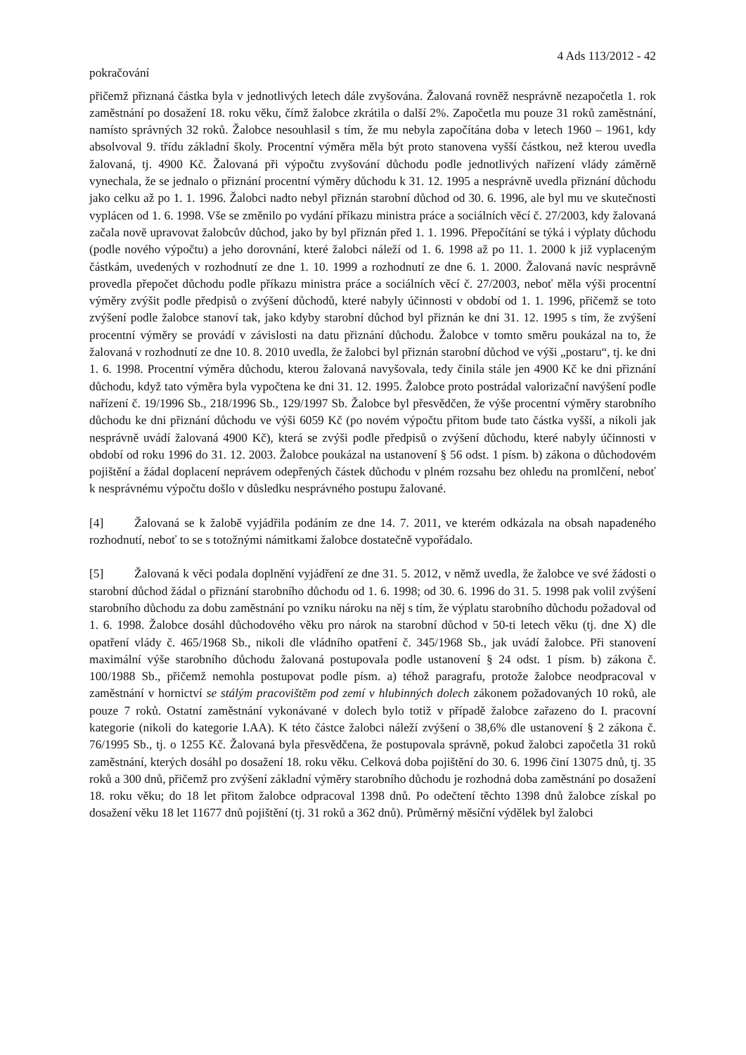4 Ads 113/2012 - 42
pokračování
přičemž přiznaná částka byla v jednotlivých letech dále zvyšována. Žalovaná rovněž nesprávně nezapočetla 1. rok zaměstnání po dosažení 18. roku věku, čímž žalobce zkrátila o další 2%. Započetla mu pouze 31 roků zaměstnání, namísto správných 32 roků. Žalobce nesouhlasil s tím, že mu nebyla započítána doba v letech 1960 – 1961, kdy absolvoval 9. třídu základní školy. Procentní výměra měla být proto stanovena vyšší částkou, než kterou uvedla žalovaná, tj. 4900 Kč. Žalovaná při výpočtu zvyšování důchodu podle jednotlivých nařízení vlády záměrně vynechala, že se jednalo o přiznání procentní výměry důchodu k 31. 12. 1995 a nesprávně uvedla přiznání důchodu jako celku až po 1. 1. 1996. Žalobci nadto nebyl přiznán starobní důchod od 30. 6. 1996, ale byl mu ve skutečnosti vyplácen od 1. 6. 1998. Vše se změnilo po vydání příkazu ministra práce a sociálních věcí č. 27/2003, kdy žalovaná začala nově upravovat žalobcův důchod, jako by byl přiznán před 1. 1. 1996. Přepočítání se týká i výplaty důchodu (podle nového výpočtu) a jeho dorovnání, které žalobci náleží od 1. 6. 1998 až po 11. 1. 2000 k již vyplaceným částkám, uvedených v rozhodnutí ze dne 1. 10. 1999 a rozhodnutí ze dne 6. 1. 2000. Žalovaná navíc nesprávně provedla přepočet důchodu podle příkazu ministra práce a sociálních věcí č. 27/2003, neboť měla výši procentní výměry zvýšit podle předpisů o zvýšení důchodů, které nabyly účinnosti v období od 1. 1. 1996, přičemž se toto zvýšení podle žalobce stanoví tak, jako kdyby starobní důchod byl přiznán ke dni 31. 12. 1995 s tím, že zvýšení procentní výměry se provádí v závislosti na datu přiznání důchodu. Žalobce v tomto směru poukázal na to, že žalovaná v rozhodnutí ze dne 10. 8. 2010 uvedla, že žalobci byl přiznán starobní důchod ve výši „postaru“, tj. ke dni 1. 6. 1998. Procentní výměra důchodu, kterou žalovaná navyšovala, tedy činila stále jen 4900 Kč ke dni přiznání důchodu, když tato výměra byla vypočtena ke dni 31. 12. 1995. Žalobce proto postrádal valorizační navýšení podle nařízení č. 19/1996 Sb., 218/1996 Sb., 129/1997 Sb. Žalobce byl přesvědčen, že výše procentní výměry starobního důchodu ke dni přiznání důchodu ve výši 6059 Kč (po novém výpočtu přitom bude tato částka vyšší, a nikoli jak nesprávně uvádí žalovaná 4900 Kč), která se zvýši podle předpisů o zvýšení důchodu, které nabyly účinnosti v období od roku 1996 do 31. 12. 2003. Žalobce poukázal na ustanovení § 56 odst. 1 písm. b) zákona o důchodovém pojištění a žádal doplacení neprávem odepřených částek důchodu v plném rozsahu bez ohledu na promlčení, neboť k nesprávnému výpočtu došlo v důsledku nesprávného postupu žalované.
[4] Žalovaná se k žalobě vyjádřila podáním ze dne 14. 7. 2011, ve kterém odkázala na obsah napadeného rozhodnutí, neboť to se s totožnými námitkami žalobce dostatečně vypořádalo.
[5] Žalovaná k věci podala doplnění vyjádření ze dne 31. 5. 2012, v němž uvedla, že žalobce ve své žádosti o starobní důchod žádal o přiznání starobního důchodu od 1. 6. 1998; od 30. 6. 1996 do 31. 5. 1998 pak volil zvýšení starobního důchodu za dobu zaměstnání po vzniku nároku na něj s tím, že výplatu starobního důchodu požadoval od 1. 6. 1998. Žalobce dosáhl důchodového věku pro nárok na starobní důchod v 50-ti letech věku (tj. dne X) dle opatření vlády č. 465/1968 Sb., nikoli dle vládního opatření č. 345/1968 Sb., jak uvádí žalobce. Při stanovení maximální výše starobního důchodu žalovaná postupovala podle ustanovení § 24 odst. 1 písm. b) zákona č. 100/1988 Sb., přičemž nemohla postupovat podle písm. a) téhož paragrafu, protože žalobce neodpracoval v zaměstnání v hornictví se stálým pracovištěm pod zemí v hlubinných dolech zákonem požadovaných 10 roků, ale pouze 7 roků. Ostatní zaměstnání vykonávané v dolech bylo totiž v případě žalobce zařazeno do I. pracovní kategorie (nikoli do kategorie I.AA). K této částce žalobci náleží zvýšení o 38,6% dle ustanovení § 2 zákona č. 76/1995 Sb., tj. o 1255 Kč. Žalovaná byla přesvědčena, že postupovala správně, pokud žalobci započetla 31 roků zaměstnání, kterých dosáhl po dosažení 18. roku věku. Celková doba pojištění do 30. 6. 1996 činí 13075 dnů, tj. 35 roků a 300 dnů, přičemž pro zvýšení základní výměry starobního důchodu je rozhodná doba zaměstnání po dosažení 18. roku věku; do 18 let přitom žalobce odpracoval 1398 dnů. Po odečtení těchto 1398 dnů žalobce získal po dosažení věku 18 let 11677 dnů pojištění (tj. 31 roků a 362 dnů). Průměrný měsíční výdělek byl žalobci